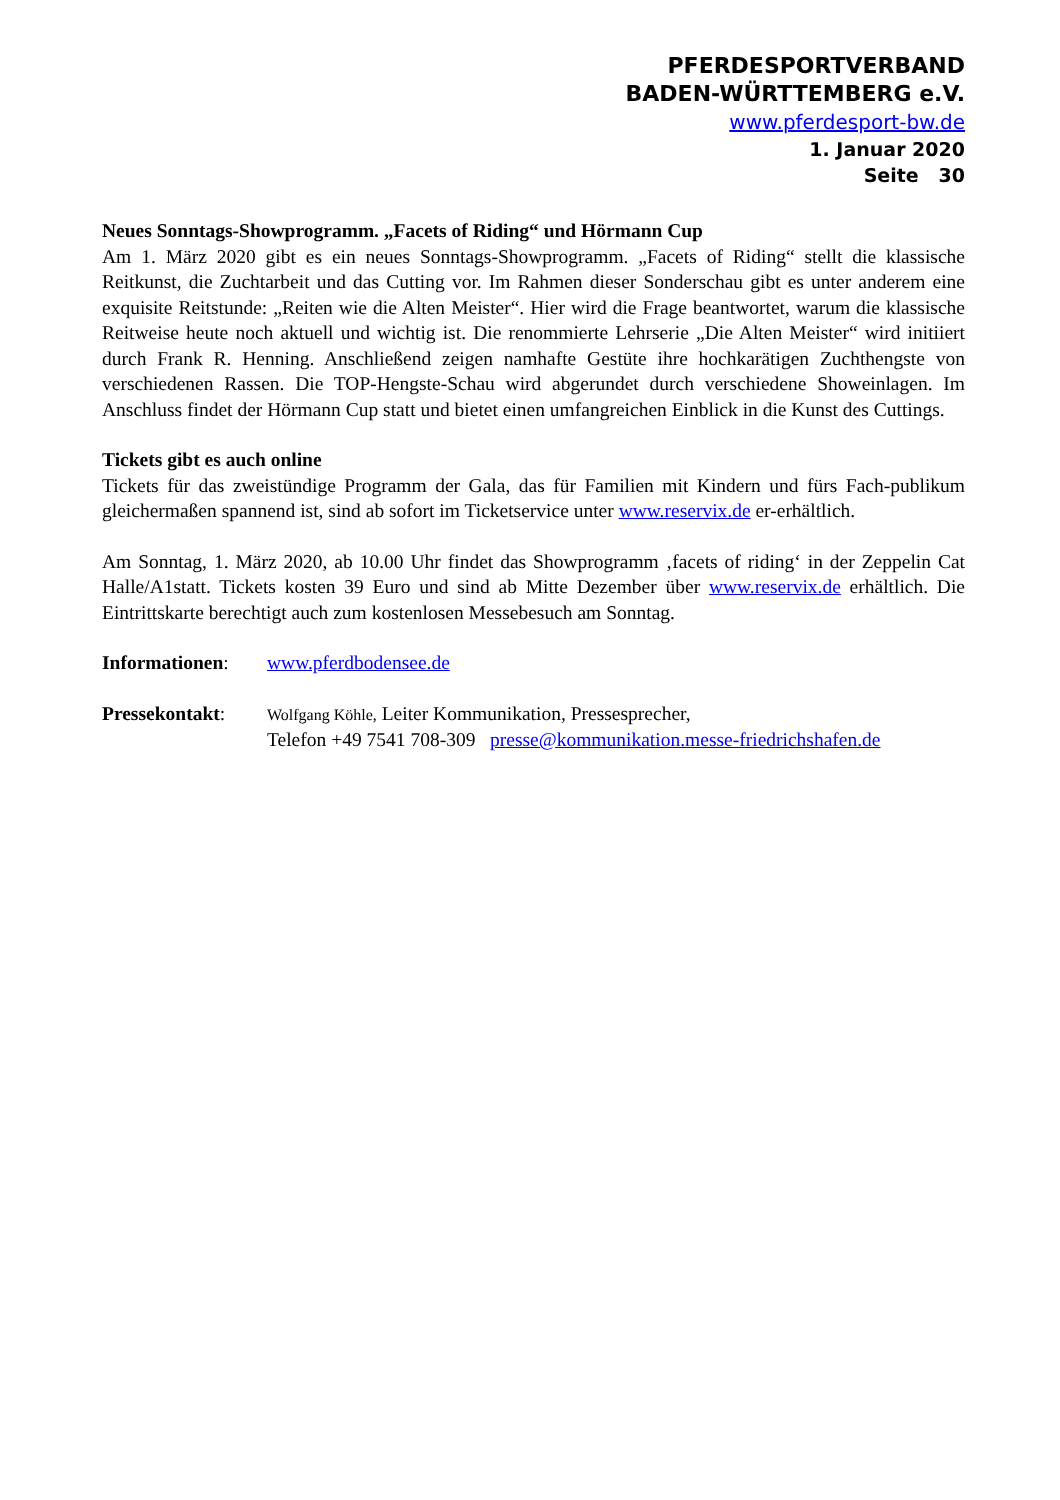PFERDESPORTVERBAND
BADEN-WÜRTTEMBERG e.V.
www.pferdesport-bw.de
1. Januar 2020
Seite 30
Neues Sonntags-Showprogramm. „Facets of Riding“ und Hörmann Cup
Am 1. März 2020 gibt es ein neues Sonntags-Showprogramm. „Facets of Riding“ stellt die klassische Reitkunst, die Zuchtarbeit und das Cutting vor. Im Rahmen dieser Sonderschau gibt es unter anderem eine exquisite Reitstunde: „Reiten wie die Alten Meister“. Hier wird die Frage beantwortet, warum die klassische Reitweise heute noch aktuell und wichtig ist. Die renommierte Lehrserie „Die Alten Meister“ wird initiiert durch Frank R. Henning. Anschließend zeigen namhafte Gestüte ihre hochkarätigen Zuchthengste von verschiedenen Rassen. Die TOP-Hengste-Schau wird abgerundet durch verschiedene Showeinlagen. Im Anschluss findet der Hörmann Cup statt und bietet einen umfangreichen Einblick in die Kunst des Cuttings.
Tickets gibt es auch online
Tickets für das zweistündige Programm der Gala, das für Familien mit Kindern und fürs Fach-publikum gleichermaßen spannend ist, sind ab sofort im Ticketservice unter www.reservix.de er-erhältlich.
Am Sonntag, 1. März 2020, ab 10.00 Uhr findet das Showprogramm ‚facets of riding‘ in der Zeppelin Cat Halle/A1statt. Tickets kosten 39 Euro und sind ab Mitte Dezember über www.reservix.de erhältlich. Die Eintrittskarte berechtigt auch zum kostenlosen Messebesuch am Sonntag.
Informationen: www.pferdbodensee.de
Pressekontakt:
Wolfgang Köhle, Leiter Kommunikation, Pressesprecher,
Telefon +49 7541 708-309 presse@kommunikation.messe-friedrichshafen.de